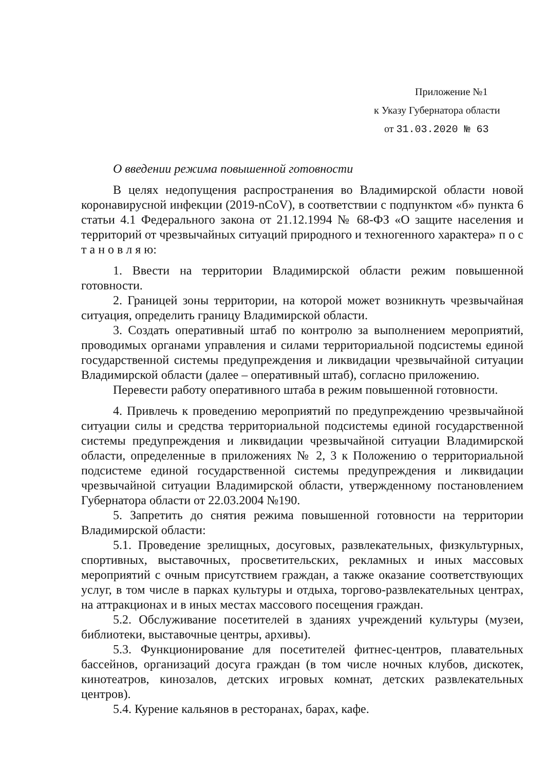Приложение №1
к Указу Губернатора области
от 31.03.2020 № 63
О введении режима повышенной готовности
В целях недопущения распространения во Владимирской области новой коронавирусной инфекции (2019-nCoV), в соответствии с подпунктом «б» пункта 6 статьи 4.1 Федерального закона от 21.12.1994 № 68-ФЗ «О защите населения и территорий от чрезвычайных ситуаций природного и техногенного характера» п о с т а н о в л я ю:
1. Ввести на территории Владимирской области режим повышенной готовности.
2. Границей зоны территории, на которой может возникнуть чрезвычайная ситуация, определить границу Владимирской области.
3. Создать оперативный штаб по контролю за выполнением мероприятий, проводимых органами управления и силами территориальной подсистемы единой государственной системы предупреждения и ликвидации чрезвычайной ситуации Владимирской области (далее – оперативный штаб), согласно приложению.
Перевести работу оперативного штаба в режим повышенной готовности.
4. Привлечь к проведению мероприятий по предупреждению чрезвычайной ситуации силы и средства территориальной подсистемы единой государственной системы предупреждения и ликвидации чрезвычайной ситуации Владимирской области, определенные в приложениях № 2, 3 к Положению о территориальной подсистеме единой государственной системы предупреждения и ликвидации чрезвычайной ситуации Владимирской области, утвержденному постановлением Губернатора области от 22.03.2004 №190.
5. Запретить до снятия режима повышенной готовности на территории Владимирской области:
5.1. Проведение зрелищных, досуговых, развлекательных, физкультурных, спортивных, выставочных, просветительских, рекламных и иных массовых мероприятий с очным присутствием граждан, а также оказание соответствующих услуг, в том числе в парках культуры и отдыха, торгово-развлекательных центрах, на аттракционах и в иных местах массового посещения граждан.
5.2. Обслуживание посетителей в зданиях учреждений культуры (музеи, библиотеки, выставочные центры, архивы).
5.3. Функционирование для посетителей фитнес-центров, плавательных бассейнов, организаций досуга граждан (в том числе ночных клубов, дискотек, кинотеатров, кинозалов, детских игровых комнат, детских развлекательных центров).
5.4. Курение кальянов в ресторанах, барах, кафе.